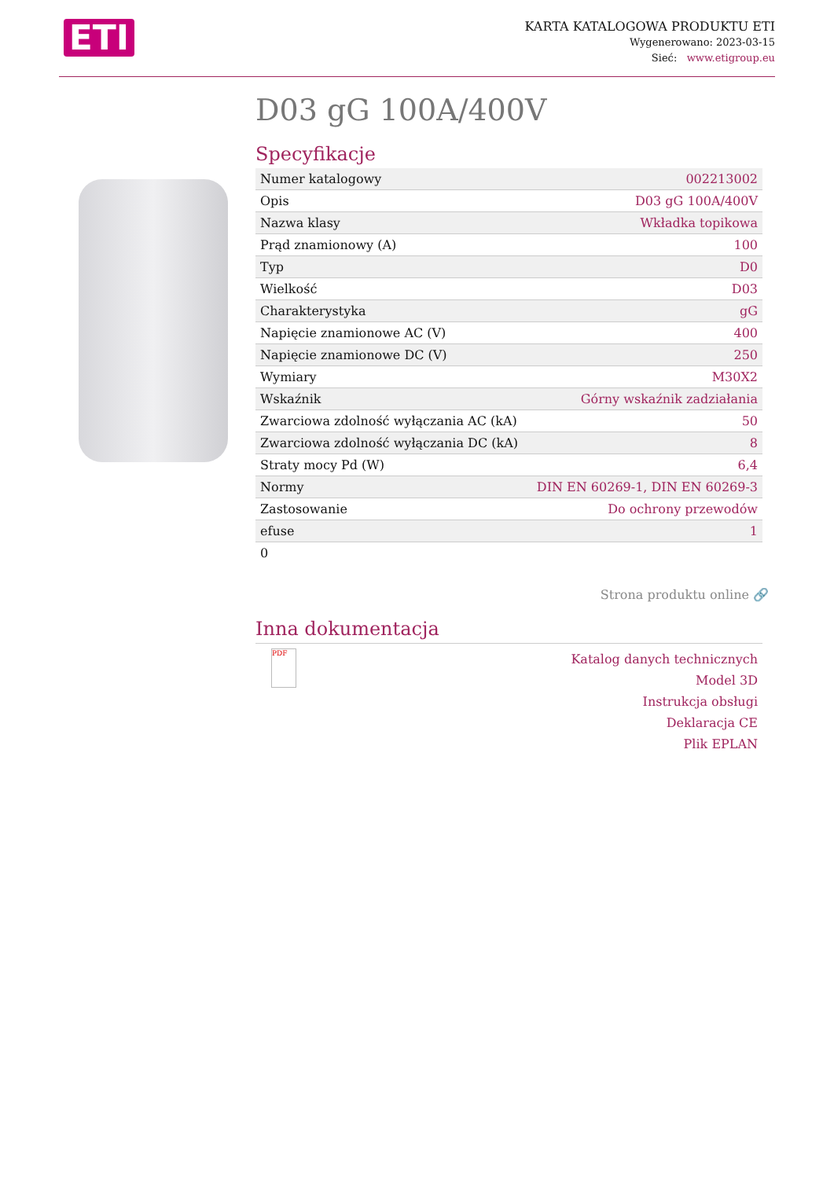ETI
KARTA KATALOGOWA PRODUKTU ETI
Wygenerowano: 2023-03-15
Sieć: www.etigroup.eu
D03 gG 100A/400V
Specyfikacje
| Numer katalogowy | 002213002 |
| Opis | D03 gG 100A/400V |
| Nazwa klasy | Wkładka topikowa |
| Prąd znamionowy (A) | 100 |
| Typ | D0 |
| Wielkość | D03 |
| Charakterystyka | gG |
| Napięcie znamionowe AC (V) | 400 |
| Napięcie znamionowe DC (V) | 250 |
| Wymiary | M30X2 |
| Wskaźnik | Górny wskaźnik zadziałania |
| Zwarciowa zdolność wyłączania AC (kA) | 50 |
| Zwarciowa zdolność wyłączania DC (kA) | 8 |
| Straty mocy Pd (W) | 6,4 |
| Normy | DIN EN 60269-1, DIN EN 60269-3 |
| Zastosowanie | Do ochrony przewodów |
| efuse | 1 |
| 0 | |
Strona produktu online 🔗
Inna dokumentacja
PDF
Katalog danych technicznych
Model 3D
Instrukcja obsługi
Deklaracja CE
Plik EPLAN